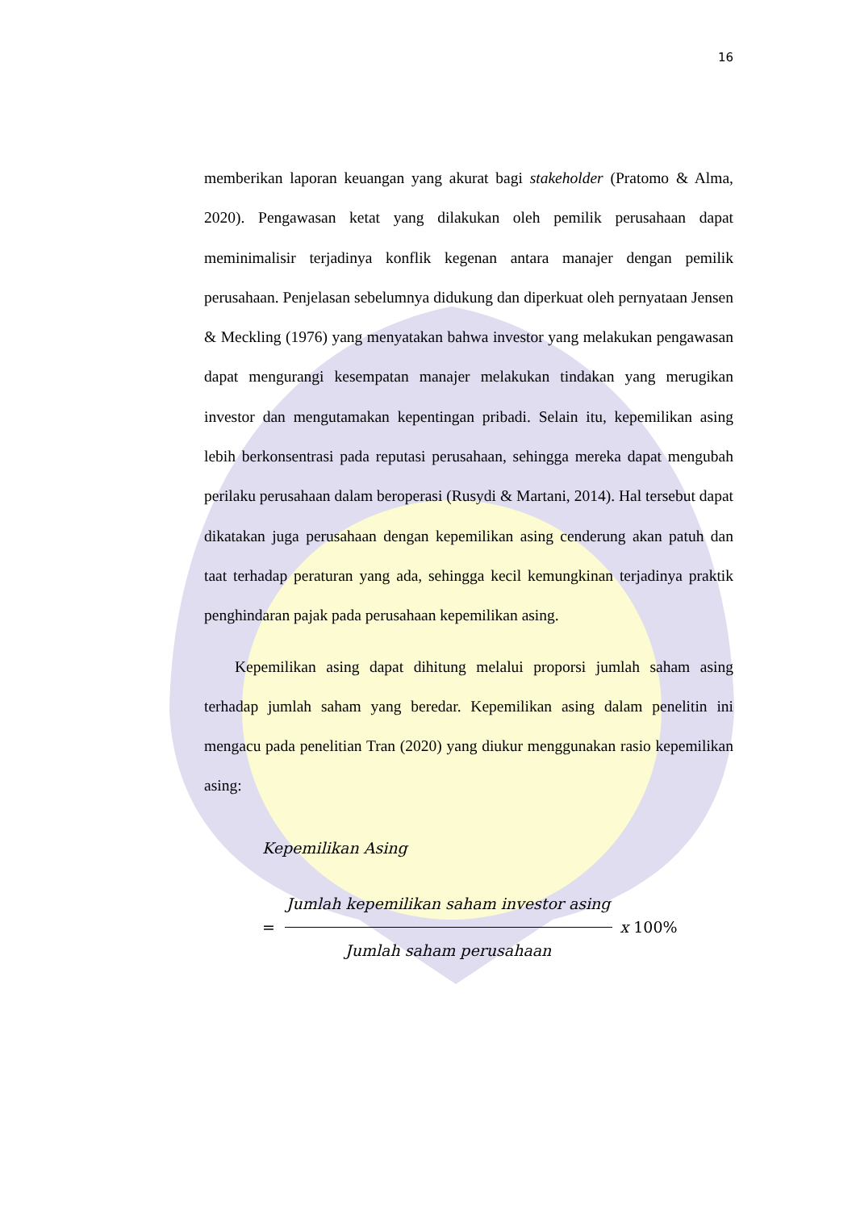16
memberikan laporan keuangan yang akurat bagi stakeholder (Pratomo & Alma, 2020). Pengawasan ketat yang dilakukan oleh pemilik perusahaan dapat meminimalisir terjadinya konflik kegenan antara manajer dengan pemilik perusahaan. Penjelasan sebelumnya didukung dan diperkuat oleh pernyataan Jensen & Meckling (1976) yang menyatakan bahwa investor yang melakukan pengawasan dapat mengurangi kesempatan manajer melakukan tindakan yang merugikan investor dan mengutamakan kepentingan pribadi. Selain itu, kepemilikan asing lebih berkonsentrasi pada reputasi perusahaan, sehingga mereka dapat mengubah perilaku perusahaan dalam beroperasi (Rusydi & Martani, 2014). Hal tersebut dapat dikatakan juga perusahaan dengan kepemilikan asing cenderung akan patuh dan taat terhadap peraturan yang ada, sehingga kecil kemungkinan terjadinya praktik penghindaran pajak pada perusahaan kepemilikan asing.
Kepemilikan asing dapat dihitung melalui proporsi jumlah saham asing terhadap jumlah saham yang beredar. Kepemilikan asing dalam penelitin ini mengacu pada penelitian Tran (2020) yang diukur menggunakan rasio kepemilikan asing:
Kepemilikan Asing
= Jumlah kepemilikan saham investor asing Jumlah saham perusahaan x 100%